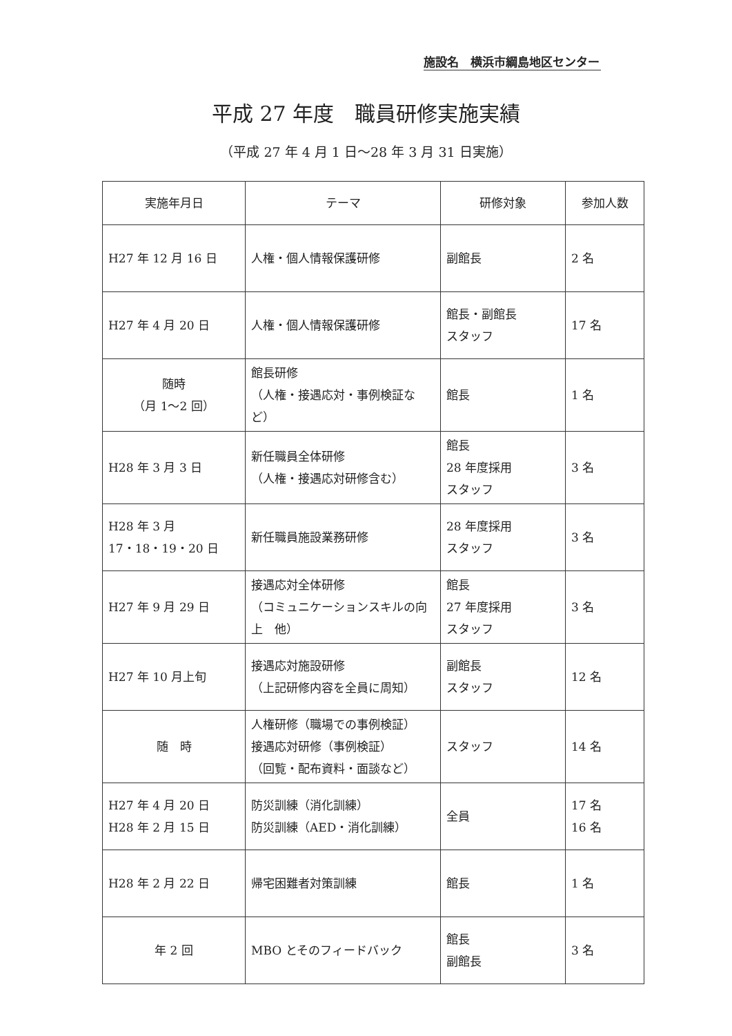施設名　横浜市綱島地区センター
平成 27 年度　職員研修実施実績
（平成 27 年 4 月 1 日～28 年 3 月 31 日実施）
| 実施年月日 | テーマ | 研修対象 | 参加人数 |
| --- | --- | --- | --- |
| H27 年 12 月 16 日 | 人権・個人情報保護研修 | 副館長 | 2 名 |
| H27 年 4 月 20 日 | 人権・個人情報保護研修 | 館長・副館長 スタッフ | 17 名 |
| 随時 （月 1～2 回） | 館長研修 （人権・接遇応対・事例検証など） | 館長 | 1 名 |
| H28 年 3 月 3 日 | 新任職員全体研修 （人権・接遇応対研修含む） | 館長 28 年度採用 スタッフ | 3 名 |
| H28 年 3 月 17・18・19・20 日 | 新任職員施設業務研修 | 28 年度採用 スタッフ | 3 名 |
| H27 年 9 月 29 日 | 接遇応対全体研修 （コミュニケーションスキルの向上 他） | 館長 27 年度採用 スタッフ | 3 名 |
| H27 年 10 月上旬 | 接遇応対施設研修 （上記研修内容を全員に周知） | 副館長 スタッフ | 12 名 |
| 随 時 | 人権研修（職場での事例検証） 接遇応対研修（事例検証） （回覧・配布資料・面談など） | スタッフ | 14 名 |
| H27 年 4 月 20 日 H28 年 2 月 15 日 | 防災訓練（消化訓練） 防災訓練（AED・消化訓練） | 全員 | 17 名 16 名 |
| H28 年 2 月 22 日 | 帰宅困難者対策訓練 | 館長 | 1 名 |
| 年 2 回 | MBO とそのフィードバック | 館長 副館長 | 3 名 |